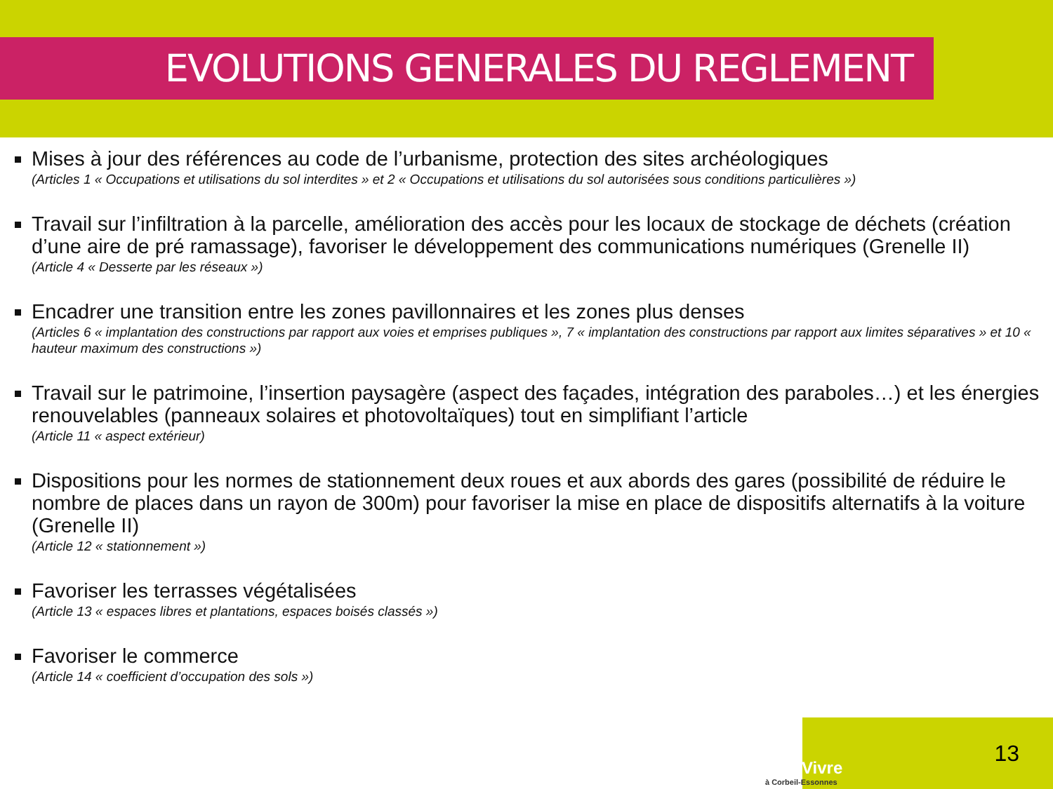EVOLUTIONS GENERALES DU REGLEMENT
Mises à jour des références au code de l’urbanisme, protection des sites archéologiques
(Articles 1 « Occupations et utilisations du sol interdites » et 2 « Occupations et utilisations du sol autorisées sous conditions particulières »)
Travail sur l’infiltration à la parcelle, amélioration des accès pour les locaux de stockage de déchets (création d’une aire de pré ramassage), favoriser le développement des communications numériques (Grenelle II)
(Article 4 « Desserte par les réseaux »)
Encadrer une transition entre les zones pavillonnaires et les zones plus denses
(Articles 6 « implantation des constructions par rapport aux voies et emprises publiques », 7 « implantation des constructions par rapport aux limites séparatives » et 10 « hauteur maximum des constructions »)
Travail sur le patrimoine, l’insertion paysagère (aspect des façades, intégration des paraboles…) et les énergies renouvelables (panneaux solaires et photovoltaïques) tout en simplifiant l’article
(Article 11 « aspect extérieur)
Dispositions pour les normes de stationnement deux roues et aux abords des gares (possibilité de réduire le nombre de places dans un rayon de 300m) pour favoriser la mise en place de dispositifs alternatifs à la voiture (Grenelle II)
(Article 12 « stationnement »)
Favoriser les terrasses végétalisées
(Article 13 « espaces libres et plantations, espaces boisés classés »)
Favoriser le commerce
(Article 14 « coefficient d’occupation des sols »)
BienVivre
à Corbeil-Essonnes
13